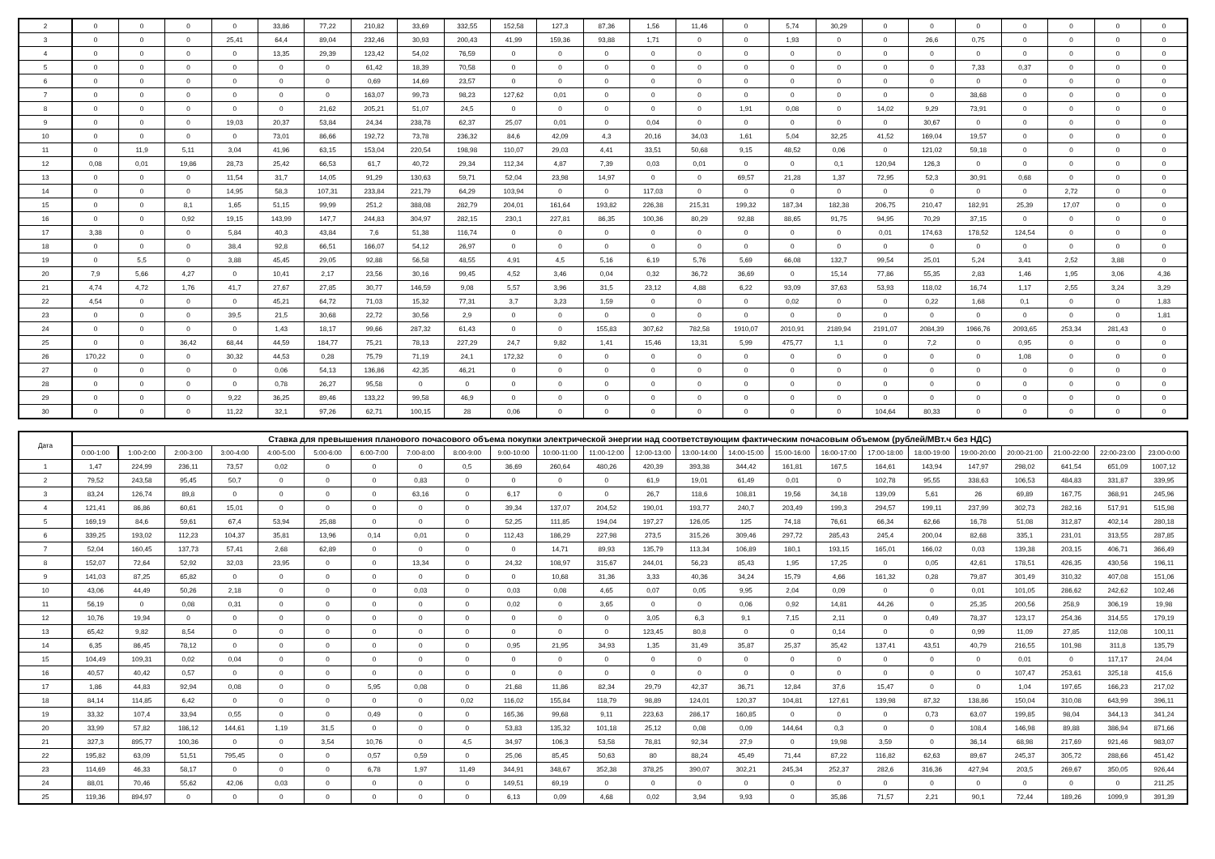| 2 | 0 | 0 | 0 | 0 | 33,86 | 77,22 | 210,82 | 33,69 | 332,55 | 152,58 | 127,3 | 87,36 | 1,56 | 11,46 | 0 | 5,74 | 30,29 | 0 | 0 | 0 | 0 | 0 | 0 | 0 |
| 3 | 0 | 0 | 0 | 25,41 | 64,4 | 89,04 | 232,46 | 30,93 | 200,43 | 41,99 | 159,36 | 93,88 | 1,71 | 0 | 0 | 1,93 | 0 | 0 | 26,6 | 0,75 | 0 | 0 | 0 | 0 |
| 4 | 0 | 0 | 0 | 0 | 13,35 | 29,39 | 123,42 | 54,02 | 76,59 | 0 | 0 | 0 | 0 | 0 | 0 | 0 | 0 | 0 | 0 | 0 | 0 | 0 | 0 | 0 |
| 5 | 0 | 0 | 0 | 0 | 0 | 0 | 61,42 | 18,39 | 70,58 | 0 | 0 | 0 | 0 | 0 | 0 | 0 | 0 | 0 | 0 | 7,33 | 0,37 | 0 | 0 | 0 |
| 6 | 0 | 0 | 0 | 0 | 0 | 0 | 0,69 | 14,69 | 23,57 | 0 | 0 | 0 | 0 | 0 | 0 | 0 | 0 | 0 | 0 | 0 | 0 | 0 | 0 | 0 |
| 7 | 0 | 0 | 0 | 0 | 0 | 0 | 163,07 | 99,73 | 98,23 | 127,62 | 0,01 | 0 | 0 | 0 | 0 | 0 | 0 | 0 | 0 | 38,68 | 0 | 0 | 0 | 0 |
| 8 | 0 | 0 | 0 | 0 | 0 | 21,62 | 205,21 | 51,07 | 24,5 | 0 | 0 | 0 | 0 | 0 | 1,91 | 0,08 | 0 | 14,02 | 9,29 | 73,91 | 0 | 0 | 0 | 0 |
| 9 | 0 | 0 | 0 | 19,03 | 20,37 | 53,84 | 24,34 | 238,78 | 62,37 | 25,07 | 0,01 | 0 | 0,04 | 0 | 0 | 0 | 0 | 0 | 30,67 | 0 | 0 | 0 | 0 | 0 |
| 10 | 0 | 0 | 0 | 0 | 73,01 | 86,66 | 192,72 | 73,78 | 236,32 | 84,6 | 42,09 | 4,3 | 20,16 | 34,03 | 1,61 | 5,04 | 32,25 | 41,52 | 169,04 | 19,57 | 0 | 0 | 0 | 0 |
| 11 | 0 | 11,9 | 5,11 | 3,04 | 41,96 | 63,15 | 153,04 | 220,54 | 198,98 | 110,07 | 29,03 | 4,41 | 33,51 | 50,68 | 9,15 | 48,52 | 0,06 | 0 | 121,02 | 59,18 | 0 | 0 | 0 | 0 |
| 12 | 0,08 | 0,01 | 19,86 | 28,73 | 25,42 | 66,53 | 61,7 | 40,72 | 29,34 | 112,34 | 4,87 | 7,39 | 0,03 | 0,01 | 0 | 0 | 0,1 | 120,94 | 126,3 | 0 | 0 | 0 | 0 | 0 |
| 13 | 0 | 0 | 0 | 11,54 | 31,7 | 14,05 | 91,29 | 130,63 | 59,71 | 52,04 | 23,98 | 14,97 | 0 | 0 | 69,57 | 21,28 | 1,37 | 72,95 | 52,3 | 30,91 | 0,68 | 0 | 0 | 0 |
| 14 | 0 | 0 | 0 | 14,95 | 58,3 | 107,31 | 233,84 | 221,79 | 64,29 | 103,94 | 0 | 0 | 117,03 | 0 | 0 | 0 | 0 | 0 | 0 | 0 | 0 | 2,72 | 0 | 0 |
| 15 | 0 | 0 | 8,1 | 1,65 | 51,15 | 99,99 | 251,2 | 388,08 | 282,79 | 204,01 | 161,64 | 193,82 | 226,38 | 215,31 | 199,32 | 187,34 | 182,38 | 206,75 | 210,47 | 182,91 | 25,39 | 17,07 | 0 | 0 |
| 16 | 0 | 0 | 0,92 | 19,15 | 143,99 | 147,7 | 244,83 | 304,97 | 282,15 | 230,1 | 227,81 | 86,35 | 100,36 | 80,29 | 92,88 | 88,65 | 91,75 | 94,95 | 70,29 | 37,15 | 0 | 0 | 0 | 0 |
| 17 | 3,38 | 0 | 0 | 5,84 | 40,3 | 43,84 | 7,6 | 51,38 | 116,74 | 0 | 0 | 0 | 0 | 0 | 0 | 0 | 0 | 0,01 | 174,63 | 178,52 | 124,54 | 0 | 0 | 0 |
| 18 | 0 | 0 | 0 | 38,4 | 92,8 | 66,51 | 166,07 | 54,12 | 26,97 | 0 | 0 | 0 | 0 | 0 | 0 | 0 | 0 | 0 | 0 | 0 | 0 | 0 | 0 | 0 |
| 19 | 0 | 5,5 | 0 | 3,88 | 45,45 | 29,05 | 92,88 | 56,58 | 48,55 | 4,91 | 4,5 | 5,16 | 6,19 | 5,76 | 5,69 | 66,08 | 132,7 | 99,54 | 25,01 | 5,24 | 3,41 | 2,52 | 3,88 | 0 |
| 20 | 7,9 | 5,66 | 4,27 | 0 | 10,41 | 2,17 | 23,56 | 30,16 | 99,45 | 4,52 | 3,46 | 0,04 | 0,32 | 36,72 | 36,69 | 0 | 15,14 | 77,86 | 55,35 | 2,83 | 1,46 | 1,95 | 3,06 | 4,36 |
| 21 | 4,74 | 4,72 | 1,76 | 41,7 | 27,67 | 27,85 | 30,77 | 146,59 | 9,08 | 5,57 | 3,96 | 31,5 | 23,12 | 4,88 | 6,22 | 93,09 | 37,63 | 53,93 | 118,02 | 16,74 | 1,17 | 2,55 | 3,24 | 3,29 |
| 22 | 4,54 | 0 | 0 | 0 | 45,21 | 64,72 | 71,03 | 15,32 | 77,31 | 3,7 | 3,23 | 1,59 | 0 | 0 | 0 | 0,02 | 0 | 0 | 0,22 | 1,68 | 0,1 | 0 | 0 | 1,83 |
| 23 | 0 | 0 | 0 | 39,5 | 21,5 | 30,68 | 22,72 | 30,56 | 2,9 | 0 | 0 | 0 | 0 | 0 | 0 | 0 | 0 | 0 | 0 | 0 | 0 | 0 | 0 | 1,81 |
| 24 | 0 | 0 | 0 | 0 | 1,43 | 18,17 | 99,66 | 287,32 | 61,43 | 0 | 0 | 155,83 | 307,62 | 782,58 | 1910,07 | 2010,91 | 2189,94 | 2191,07 | 2084,39 | 1966,76 | 2093,65 | 253,34 | 281,43 | 0 |
| 25 | 0 | 0 | 36,42 | 68,44 | 44,59 | 184,77 | 75,21 | 78,13 | 227,29 | 24,7 | 9,82 | 1,41 | 15,46 | 13,31 | 5,99 | 475,77 | 1,1 | 0 | 7,2 | 0 | 0,95 | 0 | 0 | 0 |
| 26 | 170,22 | 0 | 0 | 30,32 | 44,53 | 0,28 | 75,79 | 71,19 | 24,1 | 172,32 | 0 | 0 | 0 | 0 | 0 | 0 | 0 | 0 | 0 | 0 | 1,08 | 0 | 0 | 0 |
| 27 | 0 | 0 | 0 | 0 | 0,06 | 54,13 | 136,86 | 42,35 | 46,21 | 0 | 0 | 0 | 0 | 0 | 0 | 0 | 0 | 0 | 0 | 0 | 0 | 0 | 0 | 0 |
| 28 | 0 | 0 | 0 | 0 | 0,78 | 26,27 | 95,58 | 0 | 0 | 0 | 0 | 0 | 0 | 0 | 0 | 0 | 0 | 0 | 0 | 0 | 0 | 0 | 0 | 0 |
| 29 | 0 | 0 | 0 | 9,22 | 36,25 | 89,46 | 133,22 | 99,58 | 46,9 | 0 | 0 | 0 | 0 | 0 | 0 | 0 | 0 | 0 | 0 | 0 | 0 | 0 | 0 | 0 |
| 30 | 0 | 0 | 0 | 11,22 | 32,1 | 97,26 | 62,71 | 100,15 | 28 | 0,06 | 0 | 0 | 0 | 0 | 0 | 0 | 0 | 104,64 | 80,33 | 0 | 0 | 0 | 0 | 0 |
| Дата | Ставка для превышения планового почасового объема покупки электрической энергии над соответствующим фактическим почасовым объемом (рублей/МВт.ч без НДС) | | | | | | | | | | | | | | | | | | | | | | | |
| --- | --- | --- | --- | --- | --- | --- | --- | --- | --- | --- | --- | --- | --- | --- | --- | --- | --- | --- | --- | --- | --- | --- | --- | --- |
| | 0:00-1:00 | 1:00-2:00 | 2:00-3:00 | 3:00-4:00 | 4:00-5:00 | 5:00-6:00 | 6:00-7:00 | 7:00-8:00 | 8:00-9:00 | 9:00-10:00 | 10:00-11:00 | 11:00-12:00 | 12:00-13:00 | 13:00-14:00 | 14:00-15:00 | 15:00-16:00 | 16:00-17:00 | 17:00-18:00 | 18:00-19:00 | 19:00-20:00 | 20:00-21:00 | 21:00-22:00 | 22:00-23:00 | 23:00-0:00 |
| 1 | 1,47 | 224,99 | 236,11 | 73,57 | 0,02 | 0 | 0 | 0 | 0,5 | 36,69 | 260,64 | 480,26 | 420,39 | 393,38 | 344,42 | 161,81 | 167,5 | 164,61 | 143,94 | 147,97 | 298,02 | 641,54 | 651,09 | 1007,12 |
| 2 | 79,52 | 243,58 | 95,45 | 50,7 | 0 | 0 | 0 | 0,83 | 0 | 0 | 0 | 0 | 61,9 | 19,01 | 61,49 | 0,01 | 0 | 102,78 | 95,55 | 338,63 | 106,53 | 484,83 | 331,87 | 339,95 |
| 3 | 83,24 | 126,74 | 89,8 | 0 | 0 | 0 | 0 | 63,16 | 0 | 6,17 | 0 | 0 | 26,7 | 118,6 | 108,81 | 19,56 | 34,18 | 139,09 | 5,61 | 26 | 69,89 | 167,75 | 368,91 | 245,96 |
| 4 | 121,41 | 86,86 | 60,61 | 15,01 | 0 | 0 | 0 | 0 | 0 | 39,34 | 137,07 | 204,52 | 190,01 | 193,77 | 240,7 | 203,49 | 199,3 | 294,57 | 199,11 | 237,99 | 302,73 | 282,16 | 517,91 | 515,98 |
| 5 | 169,19 | 84,6 | 59,61 | 67,4 | 53,94 | 25,88 | 0 | 0 | 0 | 52,25 | 111,85 | 194,04 | 197,27 | 126,05 | 125 | 74,18 | 76,61 | 66,34 | 62,66 | 16,78 | 51,08 | 312,87 | 402,14 | 280,18 |
| 6 | 339,25 | 193,02 | 112,23 | 104,37 | 35,81 | 13,96 | 0,14 | 0,01 | 0 | 112,43 | 186,29 | 227,98 | 273,5 | 315,26 | 309,46 | 297,72 | 285,43 | 245,4 | 200,04 | 82,68 | 335,1 | 231,01 | 313,55 | 287,85 |
| 7 | 52,04 | 160,45 | 137,73 | 57,41 | 2,68 | 62,89 | 0 | 0 | 0 | 0 | 14,71 | 89,93 | 135,79 | 113,34 | 106,89 | 180,1 | 193,15 | 165,01 | 166,02 | 0,03 | 139,38 | 203,15 | 406,71 | 366,49 |
| 8 | 152,07 | 72,64 | 52,92 | 32,03 | 23,95 | 0 | 0 | 13,34 | 0 | 24,32 | 108,97 | 315,67 | 244,01 | 56,23 | 85,43 | 1,95 | 17,25 | 0 | 0,05 | 42,61 | 178,51 | 426,35 | 430,56 | 196,11 |
| 9 | 141,03 | 87,25 | 65,82 | 0 | 0 | 0 | 0 | 0 | 0 | 0 | 10,68 | 31,36 | 3,33 | 40,36 | 34,24 | 15,79 | 4,66 | 161,32 | 0,28 | 79,87 | 301,49 | 310,32 | 407,08 | 151,06 |
| 10 | 43,06 | 44,49 | 50,26 | 2,18 | 0 | 0 | 0 | 0,03 | 0 | 0,03 | 0,08 | 4,65 | 0,07 | 0,05 | 9,95 | 2,04 | 0,09 | 0 | 0 | 0,01 | 101,05 | 286,62 | 242,62 | 102,46 |
| 11 | 56,19 | 0 | 0,08 | 0,31 | 0 | 0 | 0 | 0 | 0 | 0,02 | 0 | 3,65 | 0 | 0 | 0,06 | 0,92 | 14,81 | 44,26 | 0 | 25,35 | 200,56 | 258,9 | 306,19 | 19,98 |
| 12 | 10,76 | 19,94 | 0 | 0 | 0 | 0 | 0 | 0 | 0 | 0 | 0 | 0 | 3,05 | 6,3 | 9,1 | 7,15 | 2,11 | 0 | 0,49 | 78,37 | 123,17 | 254,36 | 314,55 | 179,19 |
| 13 | 65,42 | 9,82 | 8,54 | 0 | 0 | 0 | 0 | 0 | 0 | 0 | 0 | 0 | 123,45 | 80,8 | 0 | 0 | 0,14 | 0 | 0 | 0,99 | 11,09 | 27,85 | 112,08 | 100,11 |
| 14 | 6,35 | 86,45 | 78,12 | 0 | 0 | 0 | 0 | 0 | 0 | 0,95 | 21,95 | 34,93 | 1,35 | 31,49 | 35,87 | 25,37 | 35,42 | 137,41 | 43,51 | 40,79 | 216,55 | 101,98 | 311,8 | 135,79 |
| 15 | 104,49 | 109,31 | 0,02 | 0,04 | 0 | 0 | 0 | 0 | 0 | 0 | 0 | 0 | 0 | 0 | 0 | 0 | 0 | 0 | 0 | 0 | 0,01 | 0 | 117,17 | 24,04 |
| 16 | 40,57 | 40,42 | 0,57 | 0 | 0 | 0 | 0 | 0 | 0 | 0 | 0 | 0 | 0 | 0 | 0 | 0 | 0 | 0 | 0 | 0 | 107,47 | 253,61 | 325,18 | 415,6 |
| 17 | 1,86 | 44,83 | 92,94 | 0,08 | 0 | 0 | 5,95 | 0,08 | 0 | 21,68 | 11,86 | 82,34 | 29,79 | 42,37 | 36,71 | 12,84 | 37,6 | 15,47 | 0 | 0 | 1,04 | 197,65 | 166,23 | 217,02 |
| 18 | 84,14 | 114,85 | 6,42 | 0 | 0 | 0 | 0 | 0 | 0,02 | 116,02 | 155,84 | 118,79 | 98,89 | 124,01 | 120,37 | 104,81 | 127,61 | 139,98 | 87,32 | 138,86 | 150,04 | 310,08 | 643,99 | 396,11 |
| 19 | 33,32 | 107,4 | 33,94 | 0,55 | 0 | 0 | 0,49 | 0 | 0 | 165,36 | 99,68 | 9,11 | 223,63 | 286,17 | 160,85 | 0 | 0 | 0 | 0,73 | 63,07 | 199,85 | 98,04 | 344,13 | 341,24 |
| 20 | 33,99 | 57,82 | 186,12 | 144,61 | 1,19 | 31,5 | 0 | 0 | 0 | 53,83 | 135,32 | 101,18 | 25,12 | 0,08 | 0,09 | 144,64 | 0,3 | 0 | 0 | 108,4 | 146,98 | 89,88 | 386,94 | 871,66 |
| 21 | 327,3 | 895,77 | 100,36 | 0 | 0 | 3,54 | 10,76 | 0 | 4,5 | 34,97 | 106,3 | 53,58 | 78,81 | 92,34 | 27,9 | 0 | 19,98 | 3,59 | 0 | 36,14 | 68,98 | 217,69 | 921,46 | 983,07 |
| 22 | 195,82 | 63,09 | 51,51 | 795,45 | 0 | 0 | 0,57 | 0,59 | 0 | 25,06 | 85,45 | 50,63 | 80 | 88,24 | 45,49 | 71,44 | 87,22 | 116,82 | 62,63 | 89,67 | 245,37 | 305,72 | 288,66 | 451,42 |
| 23 | 114,69 | 46,33 | 58,17 | 0 | 0 | 0 | 6,78 | 1,97 | 11,49 | 344,91 | 348,67 | 352,38 | 378,25 | 390,07 | 302,21 | 245,34 | 252,37 | 282,6 | 316,36 | 427,94 | 203,5 | 269,67 | 350,05 | 926,44 |
| 24 | 88,01 | 70,46 | 55,62 | 42,06 | 0,03 | 0 | 0 | 0 | 0 | 149,51 | 69,19 | 0 | 0 | 0 | 0 | 0 | 0 | 0 | 0 | 0 | 0 | 0 | 0 | 211,25 |
| 25 | 119,36 | 894,97 | 0 | 0 | 0 | 0 | 0 | 0 | 0 | 6,13 | 0,09 | 4,68 | 0,02 | 3,94 | 9,93 | 0 | 35,86 | 71,57 | 2,21 | 90,1 | 72,44 | 189,26 | 1099,9 | 391,39 |